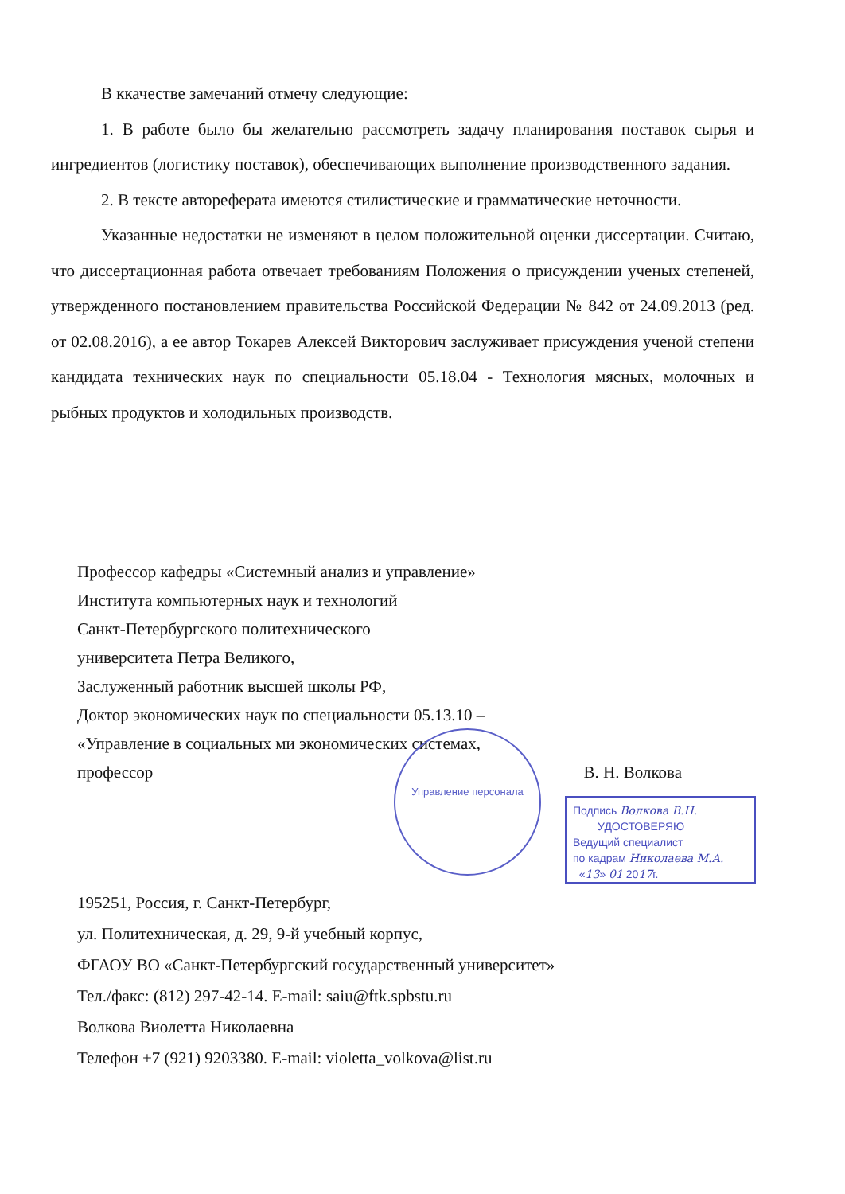В ккачестве замечаний отмечу следующие:
1. В работе было бы желательно рассмотреть задачу планирования поставок сырья и ингредиентов (логистику поставок), обеспечивающих выполнение производственного задания.
2. В тексте автореферата имеются стилистические и грамматические неточности.
Указанные недостатки не изменяют в целом положительной оценки диссертации. Считаю, что диссертационная работа отвечает требованиям Положения о присуждении ученых степеней, утвержденного постановлением правительства Российской Федерации № 842 от 24.09.2013 (ред. от 02.08.2016), а ее автор Токарев Алексей Викторович заслуживает присуждения ученой степени кандидата технических наук по специальности 05.18.04 - Технология мясных, молочных и рыбных продуктов и холодильных производств.
Профессор кафедры «Системный анализ и управление»
Института компьютерных наук и технологий
Санкт-Петербургского политехнического
университета Петра Великого,
Заслуженный работник высшей школы РФ,
Доктор экономических наук по специальности 05.13.10 –
«Управление в социальных ми экономических системах,
профессор В. Н. Волкова
Управление персонала
Подпись Волкова В.Н.
УДОСТОВЕРЯЮ
Ведущий специалист
по кадрам Николаева М.А.
«13» 01 2017г.
195251, Россия, г. Санкт-Петербург,
ул. Политехническая, д. 29, 9-й учебный корпус,
ФГАОУ ВО «Санкт-Петербургский государственный университет»
Тел./факс: (812) 297-42-14. E-mail: saiu@ftk.spbstu.ru
Волкова Виолетта Николаевна
Телефон +7 (921) 9203380. E-mail: violetta_volkova@list.ru